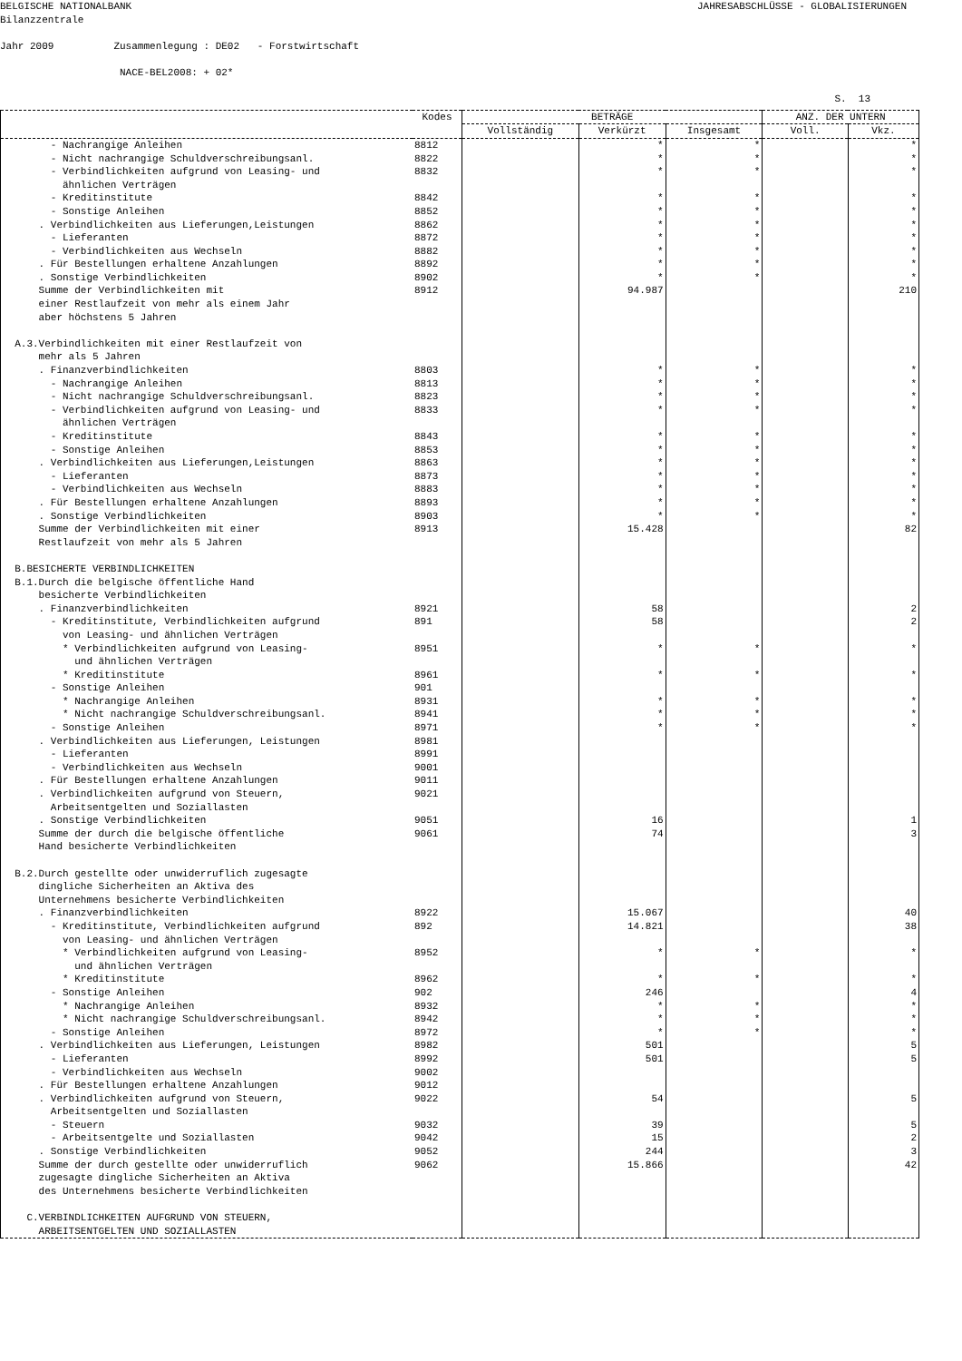BELGISCHE NATIONALBANK JAHRESABSCHLÜSSE - GLOBALISIERUNGEN
Bilanzzentrale
Jahr 2009 Zusammenlegung : DE02 - Forstwirtschaft
NACE-BEL2008: + 02*
S. 13
| | Kodes | BETRÄGE | | | ANZ. DER UNTERN | |
| --- | --- | --- | --- | --- | --- | --- |
| | | Vollständig | Verkürzt | Insgesamt | Voll. | Vkz. |
| - Nachrangige Anleihen | 8812 | | * | * | | * |
| - Nicht nachrangige Schuldverschreibungsanl. | 8822 | | * | * | | * |
| - Verbindlichkeiten aufgrund von Leasing- und ähnlichen Verträgen | 8832 | | * | * | | * |
| - Kreditinstitute | 8842 | | * | * | | * |
| - Sonstige Anleihen | 8852 | | * | * | | * |
| . Verbindlichkeiten aus Lieferungen,Leistungen | 8862 | | * | * | | * |
| - Lieferanten | 8872 | | * | * | | * |
| - Verbindlichkeiten aus Wechseln | 8882 | | * | * | | * |
| . Für Bestellungen erhaltene Anzahlungen | 8892 | | * | * | | * |
| . Sonstige Verbindlichkeiten | 8902 | | * | * | | * |
| Summe der Verbindlichkeiten mit einer Restlaufzeit von mehr als einem Jahr aber höchstens 5 Jahren | 8912 | | 94.987 | | | 210 |
| A.3.Verbindlichkeiten mit einer Restlaufzeit von mehr als 5 Jahren | | | | | | |
| . Finanzverbindlichkeiten | 8803 | | * | * | | * |
| - Nachrangige Anleihen | 8813 | | * | * | | * |
| - Nicht nachrangige Schuldverschreibungsanl. | 8823 | | * | * | | * |
| - Verbindlichkeiten aufgrund von Leasing- und ähnlichen Verträgen | 8833 | | * | * | | * |
| - Kreditinstitute | 8843 | | * | * | | * |
| - Sonstige Anleihen | 8853 | | * | * | | * |
| . Verbindlichkeiten aus Lieferungen,Leistungen | 8863 | | * | * | | * |
| - Lieferanten | 8873 | | * | * | | * |
| - Verbindlichkeiten aus Wechseln | 8883 | | * | * | | * |
| . Für Bestellungen erhaltene Anzahlungen | 8893 | | * | * | | * |
| . Sonstige Verbindlichkeiten | 8903 | | * | * | | * |
| Summe der Verbindlichkeiten mit einer Restlaufzeit von mehr als 5 Jahren | 8913 | | 15.428 | | | 82 |
| B.BESICHERTE VERBINDLICHKEITEN B.1.Durch die belgische öffentliche Hand besicherte Verbindlichkeiten | | | | | | |
| . Finanzverbindlichkeiten | 8921 | | 58 | | | 2 |
| - Kreditinstitute, Verbindlichkeiten aufgrund von Leasing- und ähnlichen Verträgen | 891 | | 58 | | | 2 |
| * Verbindlichkeiten aufgrund von Leasing- und ähnlichen Verträgen | 8951 | | * | * | | * |
| * Kreditinstitute | 8961 | | * | * | | * |
| - Sonstige Anleihen | 901 | | | | | |
| * Nachrangige Anleihen | 8931 | | * | * | | * |
| * Nicht nachrangige Schuldverschreibungsanl. | 8941 | | * | * | | * |
| - Sonstige Anleihen | 8971 | | * | * | | * |
| . Verbindlichkeiten aus Lieferungen, Leistungen | 8981 | | | | | |
| - Lieferanten | 8991 | | | | | |
| - Verbindlichkeiten aus Wechseln | 9001 | | | | | |
| . Für Bestellungen erhaltene Anzahlungen | 9011 | | | | | |
| . Verbindlichkeiten aufgrund von Steuern, Arbeitsentgelten und Soziallasten | 9021 | | | | | |
| . Sonstige Verbindlichkeiten | 9051 | | 16 | | | 1 |
| Summe der durch die belgische öffentliche Hand besicherte Verbindlichkeiten | 9061 | | 74 | | | 3 |
| B.2.Durch gestellte oder unwiderruflich zugesagte dingliche Sicherheiten an Aktiva des Unternehmens besicherte Verbindlichkeiten | | | | | | |
| . Finanzverbindlichkeiten | 8922 | | 15.067 | | | 40 |
| - Kreditinstitute, Verbindlichkeiten aufgrund von Leasing- und ähnlichen Verträgen | 892 | | 14.821 | | | 38 |
| * Verbindlichkeiten aufgrund von Leasing- und ähnlichen Verträgen | 8952 | | * | * | | * |
| * Kreditinstitute | 8962 | | * | * | | * |
| - Sonstige Anleihen | 902 | | 246 | | | 4 |
| * Nachrangige Anleihen | 8932 | | * | * | | * |
| * Nicht nachrangige Schuldverschreibungsanl. | 8942 | | * | * | | * |
| - Sonstige Anleihen | 8972 | | * | * | | * |
| . Verbindlichkeiten aus Lieferungen, Leistungen | 8982 | | 501 | | | 5 |
| - Lieferanten | 8992 | | 501 | | | 5 |
| - Verbindlichkeiten aus Wechseln | 9002 | | | | | |
| . Für Bestellungen erhaltene Anzahlungen | 9012 | | | | | |
| . Verbindlichkeiten aufgrund von Steuern, Arbeitsentgelten und Soziallasten | 9022 | | 54 | | | 5 |
| - Steuern | 9032 | | 39 | | | 5 |
| - Arbeitsentgelte und Soziallasten | 9042 | | 15 | | | 2 |
| . Sonstige Verbindlichkeiten | 9052 | | 244 | | | 3 |
| Summe der durch gestellte oder unwiderruflich zugesagte dingliche Sicherheiten an Aktiva des Unternehmens besicherte Verbindlichkeiten | 9062 | | 15.866 | | | 42 |
| C.VERBINDLICHKEITEN AUFGRUND VON STEUERN, ARBEITSENTGELTEN UND SOZIALLASTEN | | | | | | |